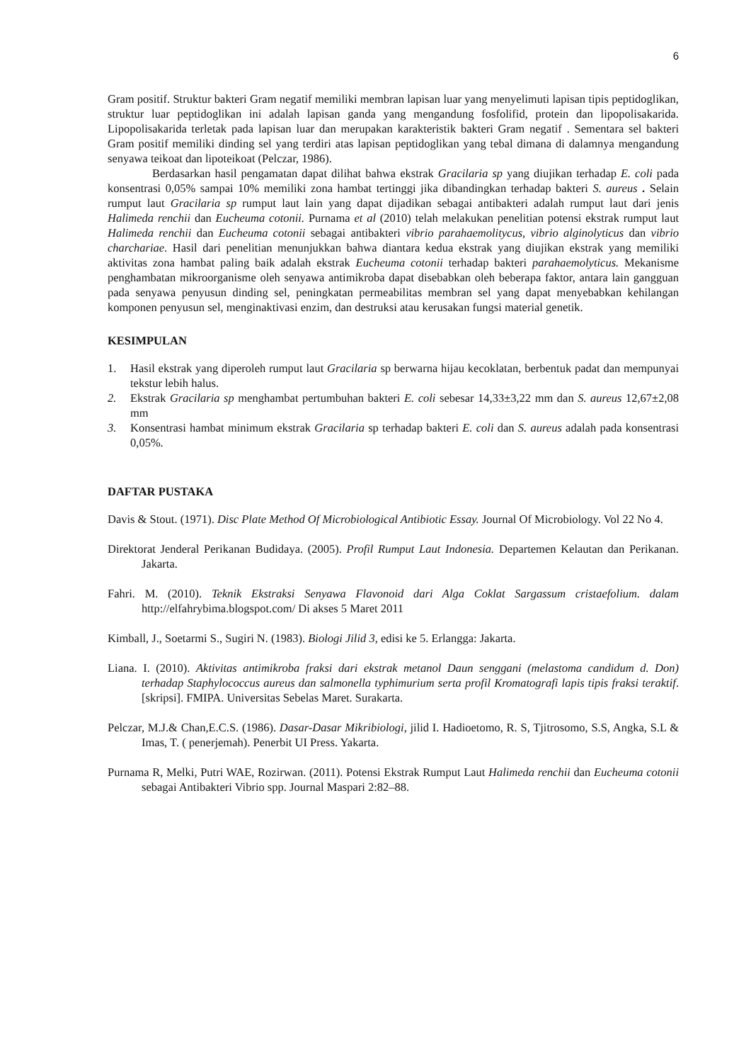6
Gram positif. Struktur bakteri Gram negatif memiliki membran lapisan luar yang menyelimuti lapisan tipis peptidoglikan, struktur luar peptidoglikan ini adalah lapisan ganda yang mengandung fosfolifid, protein dan lipopolisakarida. Lipopolisakarida terletak pada lapisan luar dan merupakan karakteristik bakteri Gram negatif . Sementara sel bakteri Gram positif memiliki dinding sel yang terdiri atas lapisan peptidoglikan yang tebal dimana di dalamnya mengandung senyawa teikoat dan lipoteikoat (Pelczar, 1986).
Berdasarkan hasil pengamatan dapat dilihat bahwa ekstrak Gracilaria sp yang diujikan terhadap E. coli pada konsentrasi 0,05% sampai 10% memiliki zona hambat tertinggi jika dibandingkan terhadap bakteri S. aureus . Selain rumput laut Gracilaria sp rumput laut lain yang dapat dijadikan sebagai antibakteri adalah rumput laut dari jenis Halimeda renchii dan Eucheuma cotonii. Purnama et al (2010) telah melakukan penelitian potensi ekstrak rumput laut Halimeda renchii dan Eucheuma cotonii sebagai antibakteri vibrio parahaemolitycus, vibrio alginolyticus dan vibrio charchariae. Hasil dari penelitian menunjukkan bahwa diantara kedua ekstrak yang diujikan ekstrak yang memiliki aktivitas zona hambat paling baik adalah ekstrak Eucheuma cotonii terhadap bakteri parahaemolyticus. Mekanisme penghambatan mikroorganisme oleh senyawa antimikroba dapat disebabkan oleh beberapa faktor, antara lain gangguan pada senyawa penyusun dinding sel, peningkatan permeabilitas membran sel yang dapat menyebabkan kehilangan komponen penyusun sel, menginaktivasi enzim, dan destruksi atau kerusakan fungsi material genetik.
KESIMPULAN
1. Hasil ekstrak yang diperoleh rumput laut Gracilaria sp berwarna hijau kecoklatan, berbentuk padat dan mempunyai tekstur lebih halus.
2. Ekstrak Gracilaria sp menghambat pertumbuhan bakteri E. coli sebesar 14,33±3,22 mm dan S. aureus 12,67±2,08 mm
3. Konsentrasi hambat minimum ekstrak Gracilaria sp terhadap bakteri E. coli dan S. aureus adalah pada konsentrasi 0,05%.
DAFTAR PUSTAKA
Davis & Stout. (1971). Disc Plate Method Of Microbiological Antibiotic Essay. Journal Of Microbiology. Vol 22 No 4.
Direktorat Jenderal Perikanan Budidaya. (2005). Profil Rumput Laut Indonesia. Departemen Kelautan dan Perikanan. Jakarta.
Fahri. M. (2010). Teknik Ekstraksi Senyawa Flavonoid dari Alga Coklat Sargassum cristaefolium. dalam http://elfahrybima.blogspot.com/ Di akses 5 Maret 2011
Kimball, J., Soetarmi S., Sugiri N. (1983). Biologi Jilid 3, edisi ke 5. Erlangga: Jakarta.
Liana. I. (2010). Aktivitas antimikroba fraksi dari ekstrak metanol Daun senggani (melastoma candidum d. Don) terhadap Staphylococcus aureus dan salmonella typhimurium serta profil Kromatografi lapis tipis fraksi teraktif. [skripsi]. FMIPA. Universitas Sebelas Maret. Surakarta.
Pelczar, M.J.& Chan,E.C.S. (1986). Dasar-Dasar Mikribiologi, jilid I. Hadioetomo, R. S, Tjitrosomo, S.S, Angka, S.L & Imas, T. ( penerjemah). Penerbit UI Press. Yakarta.
Purnama R, Melki, Putri WAE, Rozirwan. (2011). Potensi Ekstrak Rumput Laut Halimeda renchii dan Eucheuma cotonii sebagai Antibakteri Vibrio spp. Journal Maspari 2:82–88.